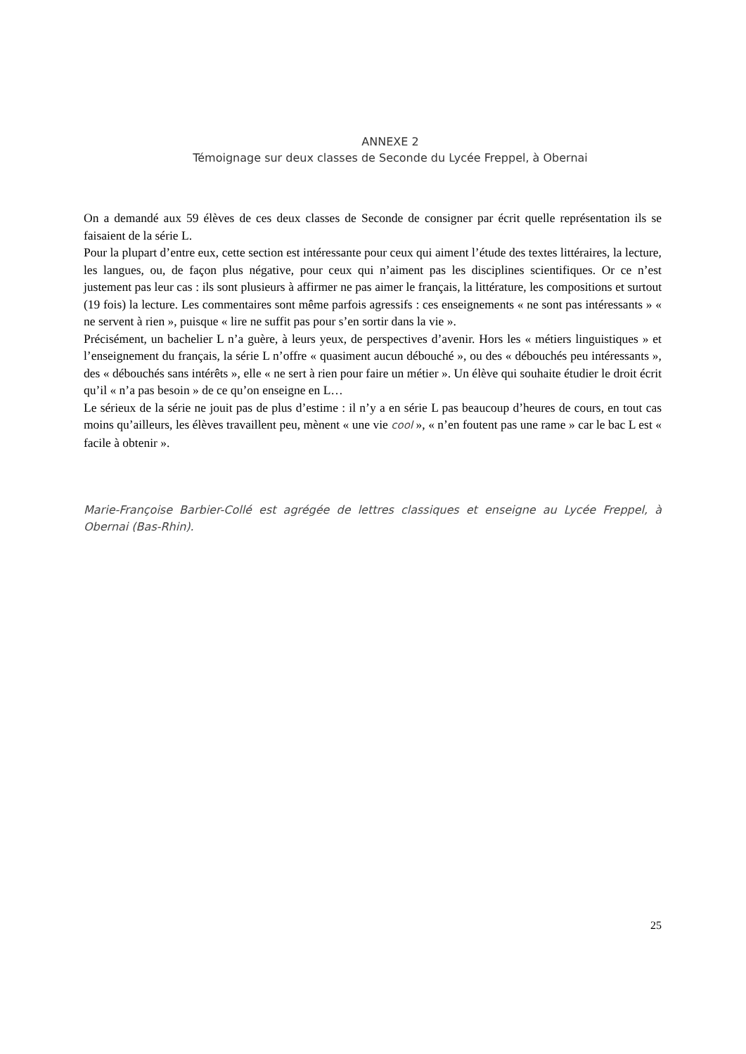ANNEXE 2
Témoignage sur deux classes de Seconde du Lycée Freppel, à Obernai
On a demandé aux 59 élèves de ces deux classes de Seconde de consigner par écrit quelle représentation ils se faisaient de la série L.
Pour la plupart d’entre eux, cette section est intéressante pour ceux qui aiment l’étude des textes littéraires, la lecture, les langues, ou, de façon plus négative, pour ceux qui n’aiment pas les disciplines scientifiques. Or ce n’est justement pas leur cas : ils sont plusieurs à affirmer ne pas aimer le français, la littérature, les compositions et surtout (19 fois) la lecture. Les commentaires sont même parfois agressifs : ces enseignements « ne sont pas intéressants » « ne servent à rien », puisque « lire ne suffit pas pour s’en sortir dans la vie ».
Précisément, un bachelier L n’a guère, à leurs yeux, de perspectives d’avenir. Hors les « métiers linguistiques » et l’enseignement du français, la série L n’offre « quasiment aucun débouché », ou des « débouchés peu intéressants », des « débouchés sans intérêts », elle « ne sert à rien pour faire un métier ». Un élève qui souhaite étudier le droit écrit qu’il « n’a pas besoin » de ce qu’on enseigne en L…
Le sérieux de la série ne jouit pas de plus d’estime : il n’y a en série L pas beaucoup d’heures de cours, en tout cas moins qu’ailleurs, les élèves travaillent peu, mènent « une vie cool », « n’en foutent pas une rame » car le bac L est « facile à obtenir ».
Marie-Françoise Barbier-Collé est agrégée de lettres classiques et enseigne au Lycée Freppel, à Obernai (Bas-Rhin).
25